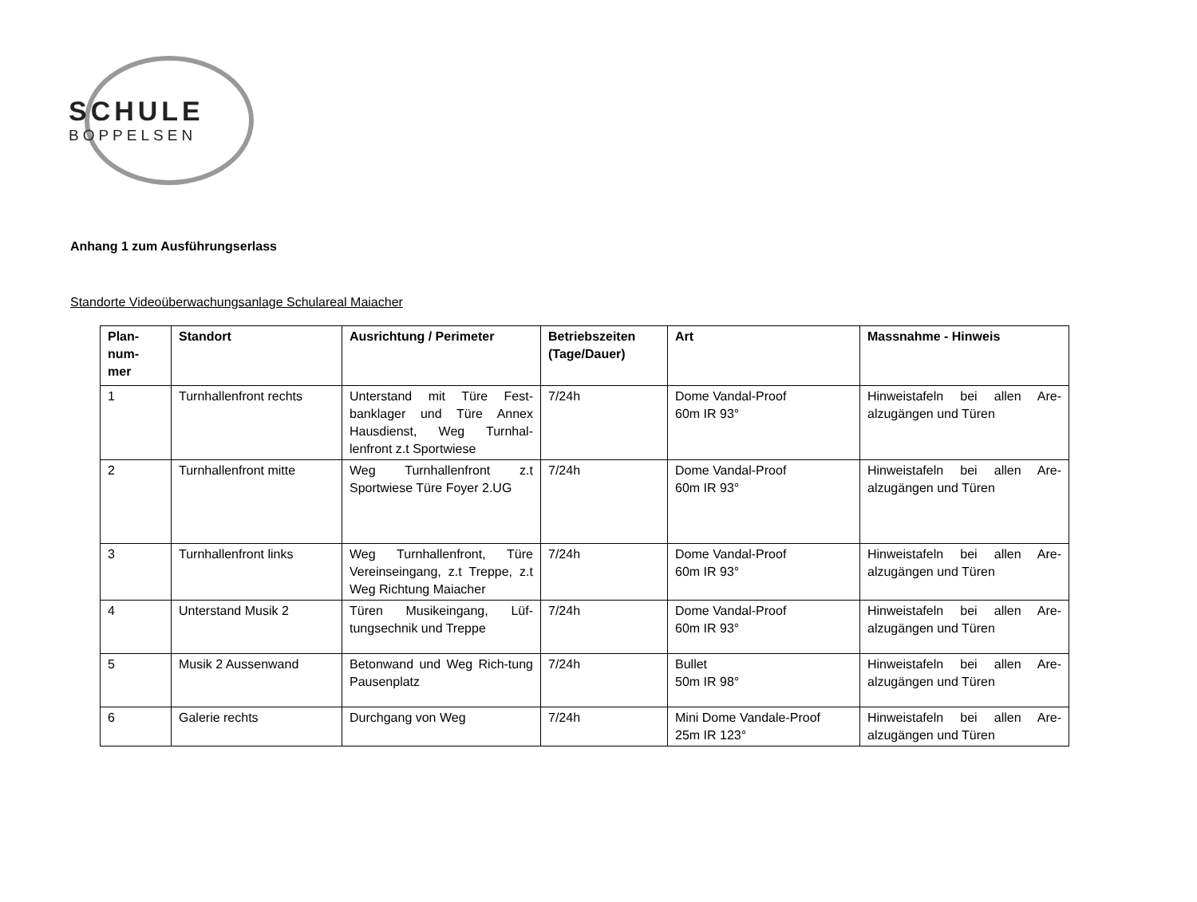SCHULE
BOPPELSEN
Anhang 1 zum Ausführungserlass
Standorte Videoüberwachungsanlage Schulareal Maiacher
| Plan- num- mer | Standort | Ausrichtung / Perimeter | Betriebszeiten (Tage/Dauer) | Art | Massnahme - Hinweis |
| --- | --- | --- | --- | --- | --- |
| 1 | Turnhallenfront rechts | Unterstand mit Türe Fest-banklager und Türe Annex Hausdienst, Weg Turnhal-lenfront z.t Sportwiese | 7/24h | Dome Vandal-Proof 60m IR 93° | Hinweistafeln bei allen Are-alzugängen und Türen |
| 2 | Turnhallenfront mitte | Weg Turnhallenfront z.t Sportwiese Türe Foyer 2.UG | 7/24h | Dome Vandal-Proof 60m IR 93° | Hinweistafeln bei allen Are-alzugängen und Türen |
| 3 | Turnhallenfront links | Weg Turnhallenfront, Türe Vereinseingang, z.t Treppe, z.t Weg Richtung Maiacher | 7/24h | Dome Vandal-Proof 60m IR 93° | Hinweistafeln bei allen Are-alzugängen und Türen |
| 4 | Unterstand Musik 2 | Türen Musikeingang, Lüf-tungsechnik und Treppe | 7/24h | Dome Vandal-Proof 60m IR 93° | Hinweistafeln bei allen Are-alzugängen und Türen |
| 5 | Musik 2 Aussenwand | Betonwand und Weg Rich-tung Pausenplatz | 7/24h | Bullet 50m IR 98° | Hinweistafeln bei allen Are-alzugängen und Türen |
| 6 | Galerie rechts | Durchgang von Weg | 7/24h | Mini Dome Vandale-Proof 25m IR 123° | Hinweistafeln bei allen Are-alzugängen und Türen |